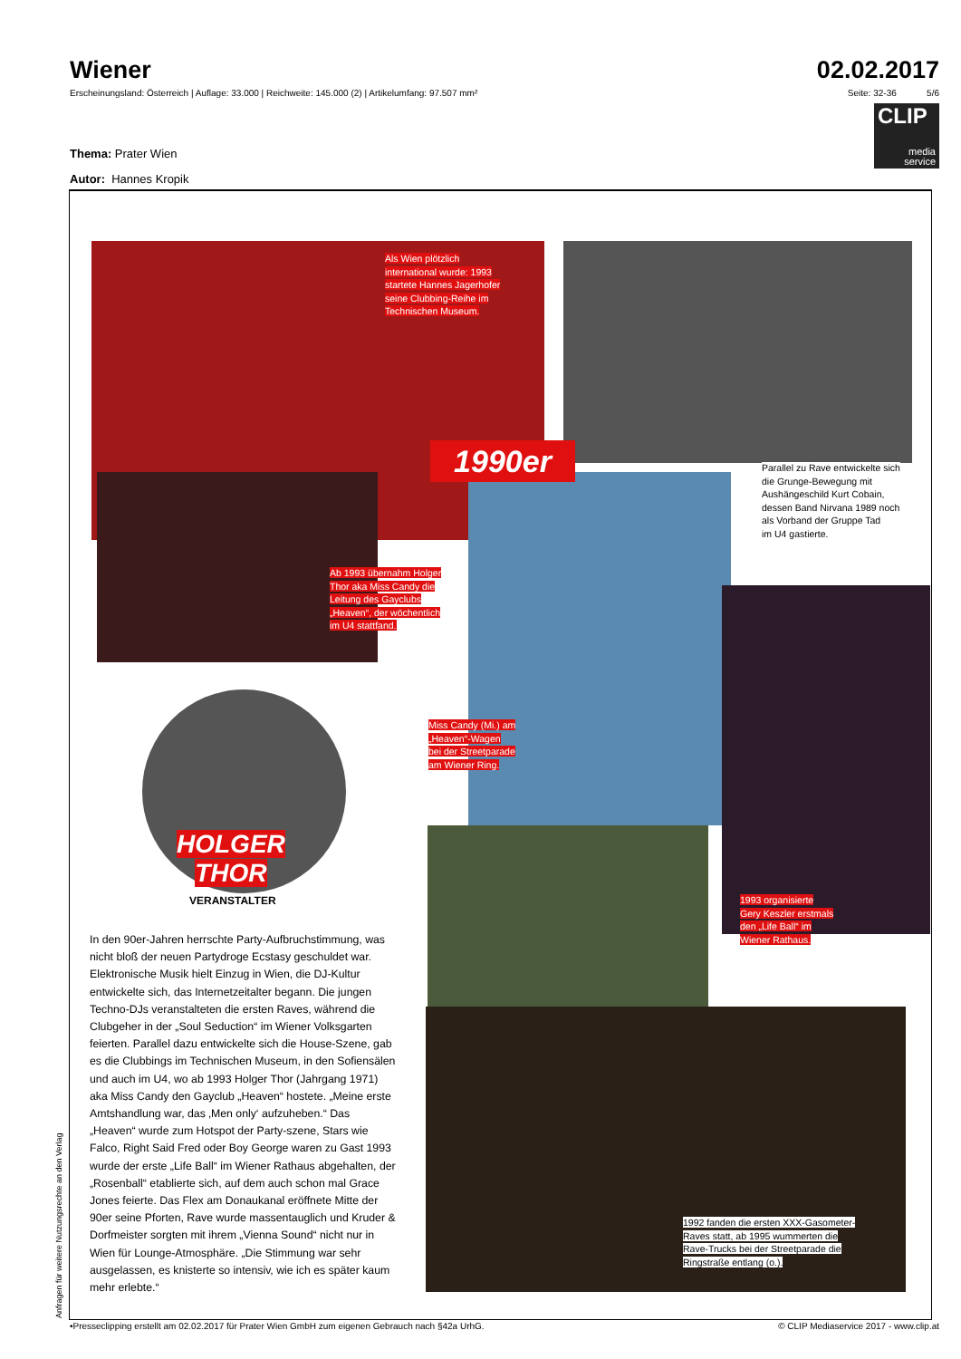Wiener
Erscheinungsland: Österreich | Auflage: 33.000 | Reichweite: 145.000 (2) | Artikelumfang: 97.507 mm²
02.02.2017
Seite: 32-36 5/6
CLIP
media
service
Thema: Prater Wien
Autor: Hannes Kropik
1990er
Als Wien plötzlich
international wurde: 1993
startete Hannes Jagerhofer
seine Clubbing-Reihe im
Technischen Museum.
Parallel zu Rave entwickelte sich
die Grunge-Bewegung mit
Aushängeschild Kurt Cobain,
dessen Band Nirvana 1989 noch
als Vorband der Gruppe Tad
im U4 gastierte.
Ab 1993 übernahm Holger
Thor aka Miss Candy die
Leitung des Gayclubs
„Heaven“, der wöchentlich
im U4 stattfand.
Miss Candy (Mi.) am
„Heaven“-Wagen
bei der Streetparade
am Wiener Ring.
HOLGER
THOR
VERANSTALTER
1993 organisierte
Gery Keszler erstmals
den „Life Ball“ im
Wiener Rathaus.
1992 fanden die ersten XXX-Gasometer-
Raves statt, ab 1995 wummerten die
Rave-Trucks bei der Streetparade die
Ringstraße entlang (o.).
In den 90er-Jahren herrschte Party-Aufbruchstimmung, was nicht bloß der neuen Partydroge Ecstasy geschuldet war. Elektronische Musik hielt Einzug in Wien, die DJ-Kultur entwickelte sich, das Internetzeitalter begann. Die jungen Techno-DJs veranstalteten die ersten Raves, während die Clubgeher in der „Soul Seduction“ im Wiener Volksgarten feierten. Parallel dazu entwickelte sich die House-Szene, gab es die Clubbings im Technischen Museum, in den Sofiensälen und auch im U4, wo ab 1993 Holger Thor (Jahrgang 1971) aka Miss Candy den Gayclub „Heaven“ hostete. „Meine erste Amtshandlung war, das ‚Men only‘ aufzuheben.“ Das „Heaven“ wurde zum Hotspot der Party-szene, Stars wie Falco, Right Said Fred oder Boy George waren zu Gast 1993 wurde der erste „Life Ball“ im Wiener Rathaus abgehalten, der „Rosenball“ etablierte sich, auf dem auch schon mal Grace Jones feierte. Das Flex am Donaukanal eröffnete Mitte der 90er seine Pforten, Rave wurde massentauglich und Kruder & Dorfmeister sorgten mit ihrem „Vienna Sound“ nicht nur in Wien für Lounge-Atmosphäre. „Die Stimmung war sehr ausgelassen, es knisterte so intensiv, wie ich es später kaum mehr erlebte.“
Anfragen für weitere Nutzungsrechte an den Verlag
•Presseclipping erstellt am 02.02.2017 für Prater Wien GmbH zum eigenen Gebrauch nach §42a UrhG. © CLIP Mediaservice 2017 - www.clip.at